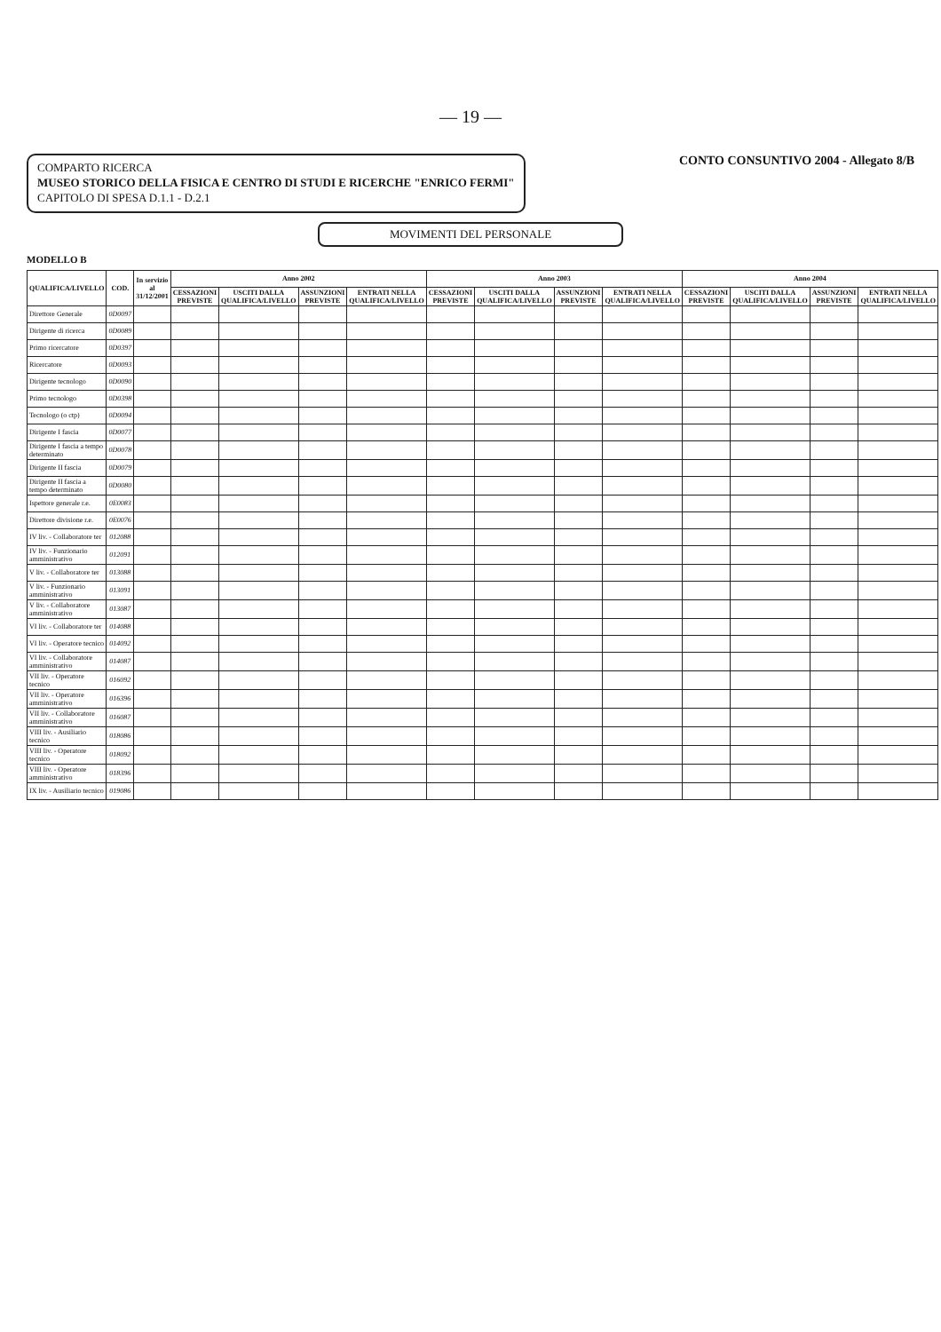— 19 —
COMPARTO RICERCA
MUSEO STORICO DELLA FISICA E CENTRO DI STUDI E RICERCHE "ENRICO FERMI"
CAPITOLO DI SPESA D.1.1 - D.2.1
CONTO CONSUNTIVO 2004 - Allegato 8/B
MOVIMENTI DEL PERSONALE
MODELLO B
| QUALIFICA/LIVELLO | COD. | In servizio al 31/12/2001 | Anno 2002 | | | | Anno 2003 | | | | Anno 2004 | | | |
| --- | --- | --- | --- | --- | --- | --- | --- | --- | --- | --- | --- | --- | --- | --- |
| | | | CESSAZIONI PREVISTE | USCITI DALLA QUALIFICA/LIVELLO | ASSUNZIONI PREVISTE | ENTRATI NELLA QUALIFICA/LIVELLO | CESSAZIONI PREVISTE | USCITI DALLA QUALIFICA/LIVELLO | ASSUNZIONI PREVISTE | ENTRATI NELLA QUALIFICA/LIVELLO | CESSAZIONI PREVISTE | USCITI DALLA QUALIFICA/LIVELLO | ASSUNZIONI PREVISTE | ENTRATI NELLA QUALIFICA/LIVELLO |
| Direttore Generale | 0D0097 | | | | | | | | | | | | | |
| Dirigente di ricerca | 0D0089 | | | | | | | | | | | | | |
| Primo ricercatore | 0D0397 | | | | | | | | | | | | | |
| Ricercatore | 0D0093 | | | | | | | | | | | | | |
| Dirigente tecnologo | 0D0090 | | | | | | | | | | | | | |
| Primo tecnologo | 0D0398 | | | | | | | | | | | | | |
| Tecnologo (o ctp) | 0D0094 | | | | | | | | | | | | | |
| Dirigente I fascia | 0D0077 | | | | | | | | | | | | | |
| Dirigente I fascia a tempo determinato | 0D0078 | | | | | | | | | | | | | |
| Dirigente II fascia | 0D0079 | | | | | | | | | | | | | |
| Dirigente II fascia a tempo determinato | 0D0080 | | | | | | | | | | | | | |
| Ispettore generale r.e. | 0E0083 | | | | | | | | | | | | | |
| Direttore divisione r.e. | 0E0076 | | | | | | | | | | | | | |
| IV liv. - Collaboratore ter | 012088 | | | | | | | | | | | | | |
| IV liv. - Funzionario amministrativo | 012091 | | | | | | | | | | | | | |
| V liv. - Collaboratore ter | 013088 | | | | | | | | | | | | | |
| V liv. - Funzionario amministrativo | 013091 | | | | | | | | | | | | | |
| V liv. - Collaboratore amministrativo | 013087 | | | | | | | | | | | | | |
| VI liv. - Collaboratore ter | 014088 | | | | | | | | | | | | | |
| VI liv. - Operatore tecnico | 014092 | | | | | | | | | | | | | |
| VI liv. - Collaboratore amministrativo | 014087 | | | | | | | | | | | | | |
| VII liv. - Operatore tecnico | 016092 | | | | | | | | | | | | | |
| VII liv. - Operatore amministrativo | 016396 | | | | | | | | | | | | | |
| VII liv. - Collaboratore amministrativo | 016087 | | | | | | | | | | | | | |
| VIII liv. - Ausiliario tecnico | 018086 | | | | | | | | | | | | | |
| VIII liv. - Operatore tecnico | 018092 | | | | | | | | | | | | | |
| VIII liv. - Operatore amministrativo | 018396 | | | | | | | | | | | | | |
| IX liv. - Ausiliario tecnico | 019086 | | | | | | | | | | | | | |